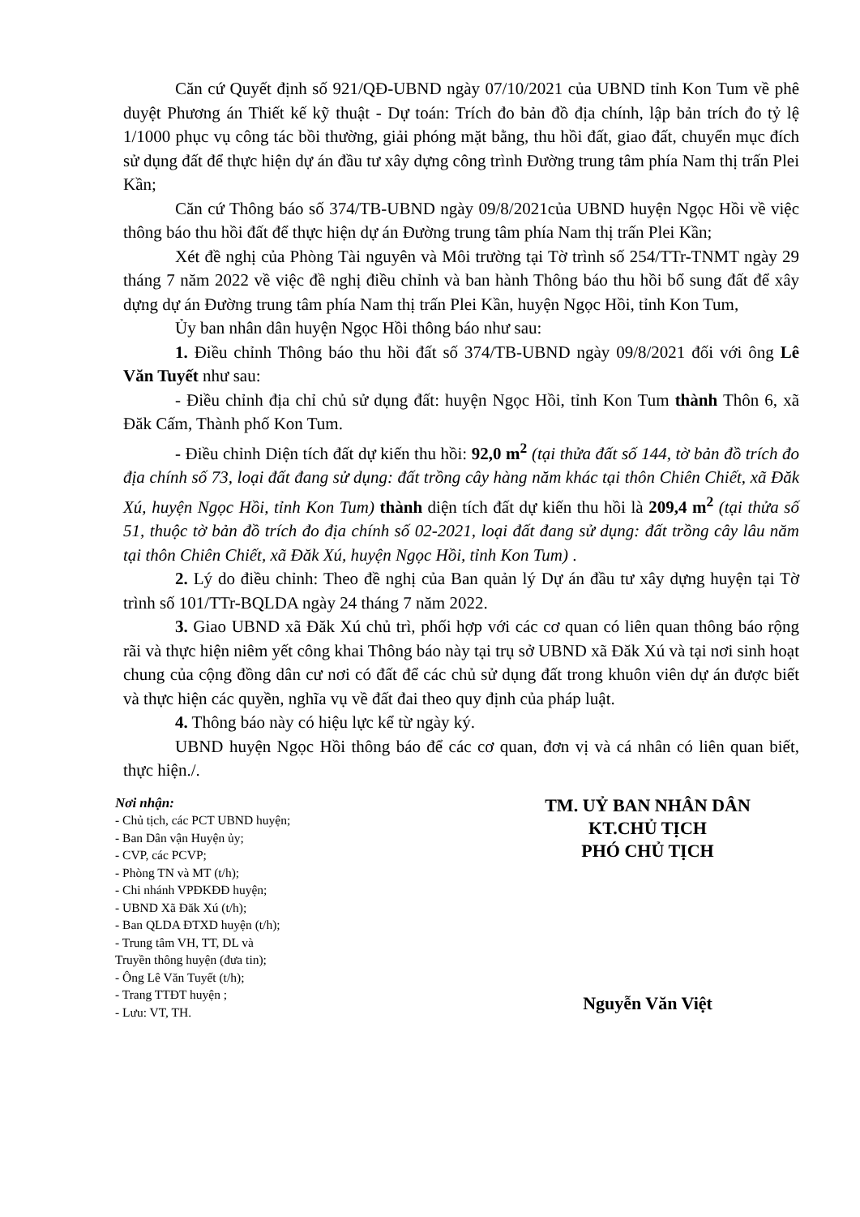Căn cứ Quyết định số 921/QĐ-UBND ngày 07/10/2021 của UBND tỉnh Kon Tum về phê duyệt Phương án Thiết kế kỹ thuật - Dự toán: Trích đo bản đồ địa chính, lập bản trích đo tỷ lệ 1/1000 phục vụ công tác bồi thường, giải phóng mặt bằng, thu hồi đất, giao đất, chuyển mục đích sử dụng đất để thực hiện dự án đầu tư xây dựng công trình Đường trung tâm phía Nam thị trấn Plei Kần;
Căn cứ Thông báo số 374/TB-UBND ngày 09/8/2021của UBND huyện Ngọc Hồi về việc thông báo thu hồi đất để thực hiện dự án Đường trung tâm phía Nam thị trấn Plei Kần;
Xét đề nghị của Phòng Tài nguyên và Môi trường tại Tờ trình số 254/TTr-TNMT ngày 29 tháng 7 năm 2022 về việc đề nghị điều chỉnh và ban hành Thông báo thu hồi bổ sung đất để xây dựng dự án Đường trung tâm phía Nam thị trấn Plei Kần, huyện Ngọc Hồi, tỉnh Kon Tum,
Ủy ban nhân dân huyện Ngọc Hồi thông báo như sau:
1. Điều chỉnh Thông báo thu hồi đất số 374/TB-UBND ngày 09/8/2021 đối với ông Lê Văn Tuyết như sau:
- Điều chỉnh địa chỉ chủ sử dụng đất: huyện Ngọc Hồi, tỉnh Kon Tum thành Thôn 6, xã Đăk Cấm, Thành phố Kon Tum.
- Điều chỉnh Diện tích đất dự kiến thu hồi: 92,0 m<sup>2</sup> (tại thửa đất số 144, tờ bản đồ trích đo địa chính số 73, loại đất đang sử dụng: đất trồng cây hàng năm khác tại thôn Chiên Chiết, xã Đăk Xú, huyện Ngọc Hồi, tỉnh Kon Tum) thành diện tích đất dự kiến thu hồi là 209,4 m<sup>2</sup> (tại thửa số 51, thuộc tờ bản đồ trích đo địa chính số 02-2021, loại đất đang sử dụng: đất trồng cây lâu năm tại thôn Chiên Chiết, xã Đăk Xú, huyện Ngọc Hồi, tỉnh Kon Tum) .
2. Lý do điều chỉnh: Theo đề nghị của Ban quản lý Dự án đầu tư xây dựng huyện tại Tờ trình số 101/TTr-BQLDA ngày 24 tháng 7 năm 2022.
3. Giao UBND xã Đăk Xú chủ trì, phối hợp với các cơ quan có liên quan thông báo rộng rãi và thực hiện niêm yết công khai Thông báo này tại trụ sở UBND xã Đăk Xú và tại nơi sinh hoạt chung của cộng đồng dân cư nơi có đất để các chủ sử dụng đất trong khuôn viên dự án được biết và thực hiện các quyền, nghĩa vụ về đất đai theo quy định của pháp luật.
4. Thông báo này có hiệu lực kể từ ngày ký.
UBND huyện Ngọc Hồi thông báo để các cơ quan, đơn vị và cá nhân có liên quan biết, thực hiện./.
Nơi nhận:
- Chủ tịch, các PCT UBND huyện;
- Ban Dân vận Huyện ủy;
- CVP, các PCVP;
- Phòng TN và MT (t/h);
- Chi nhánh VPĐKĐĐ huyện;
- UBND Xã Đăk Xú (t/h);
- Ban QLDA ĐTXD huyện (t/h);
- Trung tâm VH, TT, DL và
Truyền thông huyện (đưa tin);
- Ông Lê Văn Tuyết (t/h);
- Trang TTĐT huyện ;
- Lưu: VT, TH.
TM. UỶ BAN NHÂN DÂN
KT.CHỦ TỊCH
PHÓ CHỦ TỊCH
Nguyễn Văn Việt